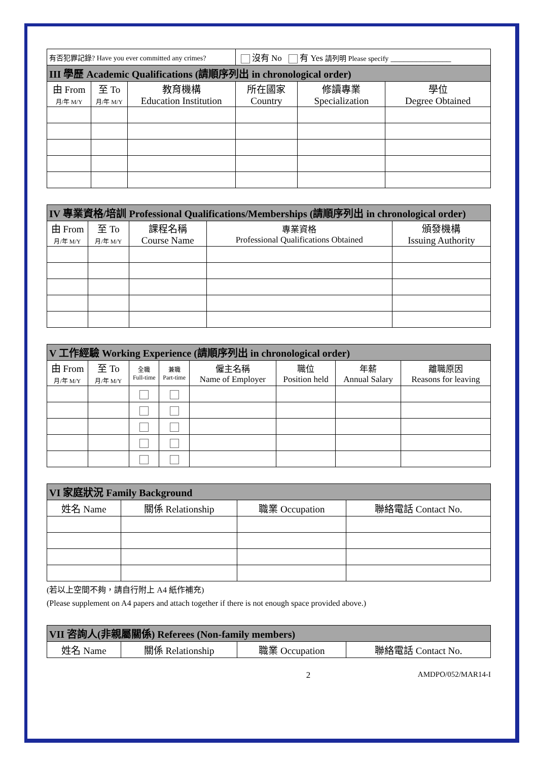| 有否犯罪記錄? Have you ever committed any crimes? | | | 沒有 No 有 Yes 請列明 Please specify ______________ | | |
| III 學歷 Academic Qualifications (請順序列出 in chronological order) | | | | | |
| 由 From 月/年 M/Y | 至 To 月/年 M/Y | 教育機構 Education Institution | 所在國家 Country | 修讀專業 Specialization | 學位 Degree Obtained |
| IV 專業資格/培訓 Professional Qualifications/Memberships (請順序列出 in chronological order) | | | | |
| --- | --- | --- | --- | --- |
| 由 From 月/年 M/Y | 至 To 月/年 M/Y | 課程名稱 Course Name | 專業資格 Professional Qualifications Obtained | 頒發機構 Issuing Authority |
| V 工作經驗 Working Experience (請順序列出 in chronological order) | | | | | | | |
| --- | --- | --- | --- | --- | --- | --- | --- |
| 由 From 月/年 M/Y | 至 To 月/年 M/Y | 全職 Full-time | 兼職 Part-time | 僱主名稱 Name of Employer | 職位 Position held | 年薪 Annual Salary | 離職原因 Reasons for leaving |
| VI 家庭狀況 Family Background | | | |
| --- | --- | --- | --- |
| 姓名 Name | 關係 Relationship | 職業 Occupation | 聯絡電話 Contact No. |
(若以上空間不夠，請自行附上 A4 紙作補充)
(Please supplement on A4 papers and attach together if there is not enough space provided above.)
| VII 咨詢人(非親屬關係) Referees (Non-family members) | | | |
| --- | --- | --- | --- |
| 姓名 Name | 關係 Relationship | 職業 Occupation | 聯絡電話 Contact No. |
2 AMDPO/052/MAR14-I